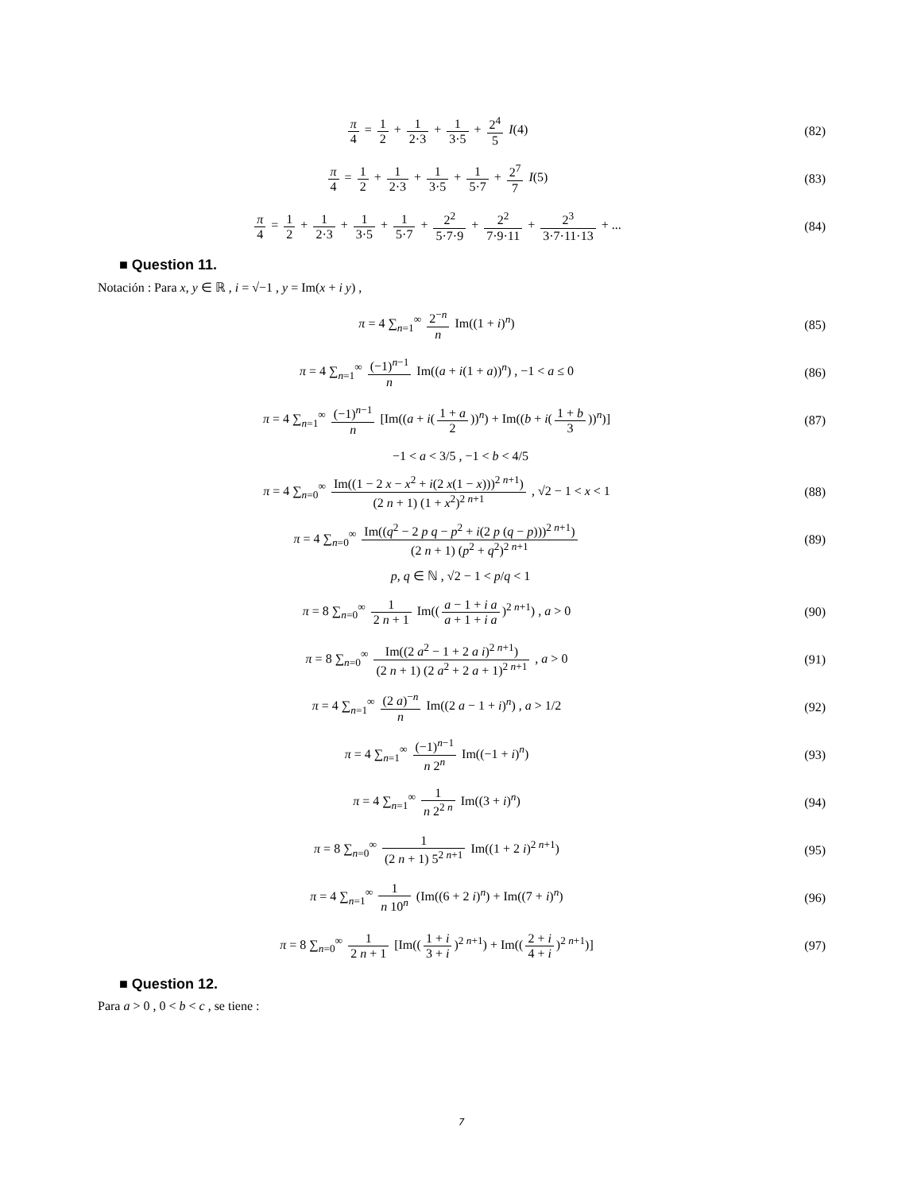π 4 = 1 2 + 1 2·3 + 1 3·5 + 2<sup>4</sup> 5 I(4)
(82)
π 4 = 1 2 + 1 2·3 + 1 3·5 + 1 5·7 + 2<sup>7</sup> 7 I(5)
(83)
π 4 = 1 2 + 1 2·3 + 1 3·5 + 1 5·7 + 2<sup>2</sup> 5·7·9 + 2<sup>2</sup> 7·9·11 + 2<sup>3</sup> 3·7·11·13 + ...
(84)
■ Question 11.
Notación : Para x, y ∈ ℝ , i = √−1 , y = Im(x + i y) ,
π = 4 ∑<sub>n=1</sub><sup>∞</sup> 2<sup>−n</sup> n Im((1 + i)<sup>n</sup>) (85)
π = 4 ∑<sub>n=1</sub><sup>∞</sup> (−1)<sup>n−1</sup> n Im((a + i(1 + a))<sup>n</sup>) , −1 < a ≤ 0
(86)
π = 4 ∑<sub>n=1</sub><sup>∞</sup> (−1)<sup>n−1</sup> n [Im((a + i(1 + a 2))<sup>n</sup>) + Im((b + i(1 + b 3))<sup>n</sup>)]
(87)
−1 < a < 3/5 , −1 < b < 4/5
π = 4 ∑<sub>n=0</sub><sup>∞</sup> Im((1 − 2 x − x<sup>2</sup> + i(2 x(1 − x)))<sup>2 n+1</sup>) (2 n + 1) (1 + x<sup>2</sup>)<sup>2 n+1</sup> , √2 − 1 < x < 1
(88)
π = 4 ∑<sub>n=0</sub><sup>∞</sup> Im((q<sup>2</sup> − 2 p q − p<sup>2</sup> + i(2 p (q − p)))<sup>2 n+1</sup>) (2 n + 1) (p<sup>2</sup> + q<sup>2</sup>)<sup>2 n+1</sup>
(89)
p, q ∈ ℕ , √2 − 1 < p/q < 1
π = 8 ∑<sub>n=0</sub><sup>∞</sup> 1 2 n + 1 Im((a − 1 + i a a + 1 + i a)<sup>2 n+1</sup>) , a > 0
(90)
π = 8 ∑<sub>n=0</sub><sup>∞</sup> Im((2 a<sup>2</sup> − 1 + 2 a i)<sup>2 n+1</sup>) (2 n + 1) (2 a<sup>2</sup> + 2 a + 1)<sup>2 n+1</sup> , a > 0
(91)
π = 4 ∑<sub>n=1</sub><sup>∞</sup> (2 a)<sup>−n</sup> n Im((2 a − 1 + i)<sup>n</sup>) , a > 1/2
(92)
π = 4 ∑<sub>n=1</sub><sup>∞</sup> (−1)<sup>n−1</sup> n 2<sup>n</sup> Im((−1 + i)<sup>n</sup>)
(93)
π = 4 ∑<sub>n=1</sub><sup>∞</sup> 1 n 2<sup>2 n</sup> Im((3 + i)<sup>n</sup>)
(94)
π = 8 ∑<sub>n=0</sub><sup>∞</sup> 1 (2 n + 1) 5<sup>2 n+1</sup> Im((1 + 2 i)<sup>2 n+1</sup>)
(95)
π = 4 ∑<sub>n=1</sub><sup>∞</sup> 1 n 10<sup>n</sup> (Im((6 + 2 i)<sup>n</sup>) + Im((7 + i)<sup>n</sup>)
(96)
π = 8 ∑<sub>n=0</sub><sup>∞</sup> 1 2 n + 1 [Im((1 + i 3 + i)<sup>2 n+1</sup>) + Im((2 + i 4 + i)<sup>2 n+1</sup>)]
(97)
■ Question 12.
Para a > 0 , 0 < b < c , se tiene :
7